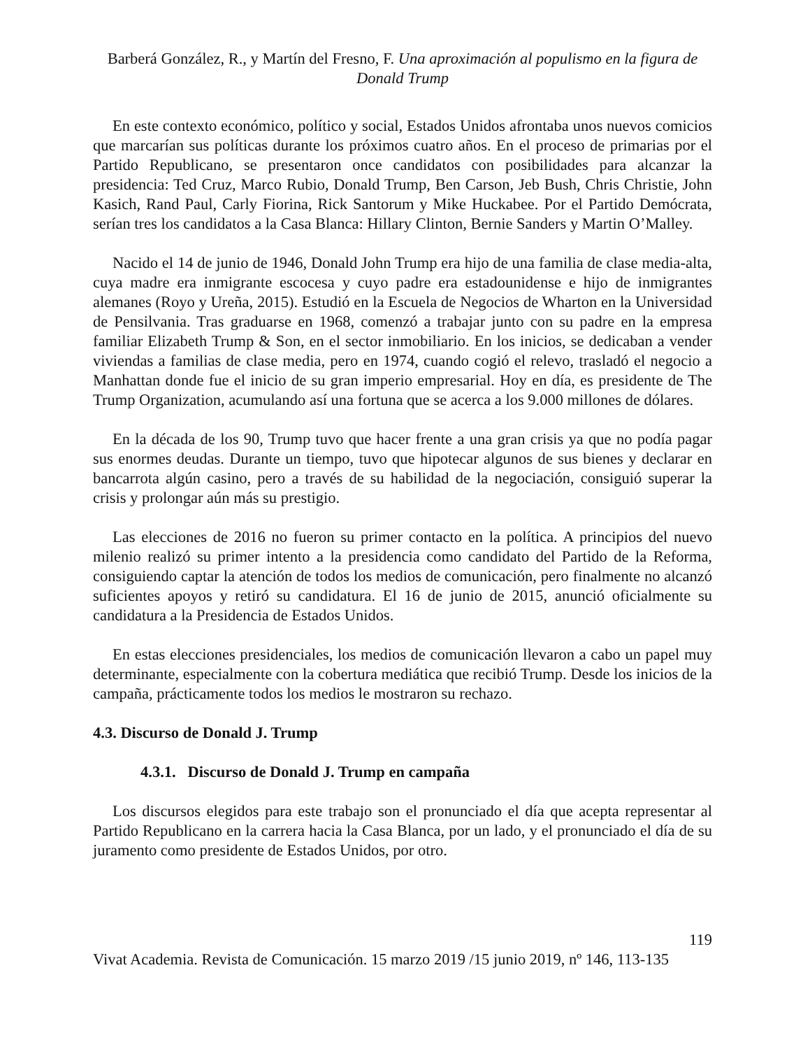Barberá González, R., y Martín del Fresno, F. Una aproximación al populismo en la figura de Donald Trump
En este contexto económico, político y social, Estados Unidos afrontaba unos nuevos comicios que marcarían sus políticas durante los próximos cuatro años. En el proceso de primarias por el Partido Republicano, se presentaron once candidatos con posibilidades para alcanzar la presidencia: Ted Cruz, Marco Rubio, Donald Trump, Ben Carson, Jeb Bush, Chris Christie, John Kasich, Rand Paul, Carly Fiorina, Rick Santorum y Mike Huckabee. Por el Partido Demócrata, serían tres los candidatos a la Casa Blanca: Hillary Clinton, Bernie Sanders y Martin O’Malley.
Nacido el 14 de junio de 1946, Donald John Trump era hijo de una familia de clase media-alta, cuya madre era inmigrante escocesa y cuyo padre era estadounidense e hijo de inmigrantes alemanes (Royo y Ureña, 2015). Estudió en la Escuela de Negocios de Wharton en la Universidad de Pensilvania. Tras graduarse en 1968, comenzó a trabajar junto con su padre en la empresa familiar Elizabeth Trump & Son, en el sector inmobiliario. En los inicios, se dedicaban a vender viviendas a familias de clase media, pero en 1974, cuando cogió el relevo, trasladó el negocio a Manhattan donde fue el inicio de su gran imperio empresarial. Hoy en día, es presidente de The Trump Organization, acumulando así una fortuna que se acerca a los 9.000 millones de dólares.
En la década de los 90, Trump tuvo que hacer frente a una gran crisis ya que no podía pagar sus enormes deudas. Durante un tiempo, tuvo que hipotecar algunos de sus bienes y declarar en bancarrota algún casino, pero a través de su habilidad de la negociación, consiguió superar la crisis y prolongar aún más su prestigio.
Las elecciones de 2016 no fueron su primer contacto en la política. A principios del nuevo milenio realizó su primer intento a la presidencia como candidato del Partido de la Reforma, consiguiendo captar la atención de todos los medios de comunicación, pero finalmente no alcanzó suficientes apoyos y retiró su candidatura. El 16 de junio de 2015, anunció oficialmente su candidatura a la Presidencia de Estados Unidos.
En estas elecciones presidenciales, los medios de comunicación llevaron a cabo un papel muy determinante, especialmente con la cobertura mediática que recibió Trump. Desde los inicios de la campaña, prácticamente todos los medios le mostraron su rechazo.
4.3. Discurso de Donald J. Trump
4.3.1. Discurso de Donald J. Trump en campaña
Los discursos elegidos para este trabajo son el pronunciado el día que acepta representar al Partido Republicano en la carrera hacia la Casa Blanca, por un lado, y el pronunciado el día de su juramento como presidente de Estados Unidos, por otro.
119
Vivat Academia. Revista de Comunicación. 15 marzo 2019 /15 junio 2019, nº 146, 113-135